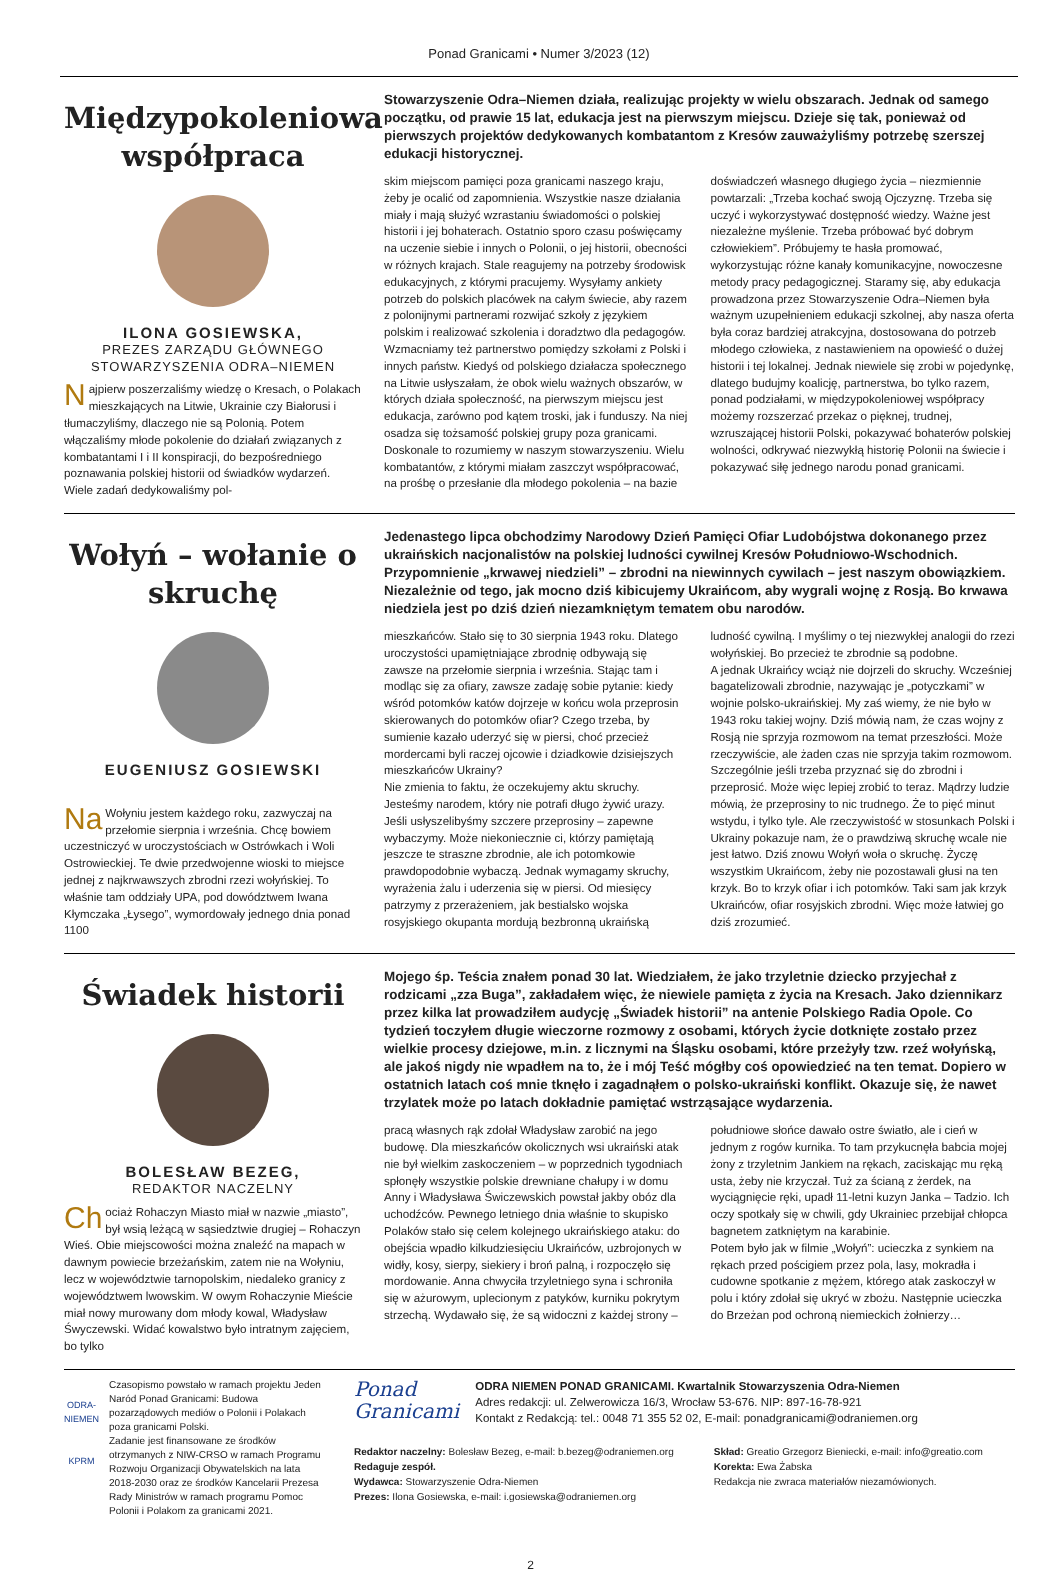Ponad Granicami • Numer 3/2023 (12)
Międzypokoleniowa współpraca
ILONA GOSIEWSKA,
PREZES ZARZĄDU GŁÓWNEGO STOWARZYSZENIA ODRA–NIEMEN
Najpierw poszerzaliśmy wiedzę o Kresach, o Polakach mieszkających na Litwie, Ukrainie czy Białorusi i tłumaczyliśmy, dlaczego nie są Polonią. Potem włączaliśmy młode pokolenie do działań związanych z kombatantami I i II konspiracji, do bezpośredniego poznawania polskiej historii od świadków wydarzeń. Wiele zadań dedykowaliśmy pol-
Stowarzyszenie Odra–Niemen działa, realizując projekty w wielu obszarach. Jednak od samego początku, od prawie 15 lat, edukacja jest na pierwszym miejscu. Dzieje się tak, ponieważ od pierwszych projektów dedykowanych kombatantom z Kresów zauważyliśmy potrzebę szerszej edukacji historycznej.
skim miejscom pamięci poza granicami naszego kraju, żeby je ocalić od zapomnienia. Wszystkie nasze działania miały i mają służyć wzrastaniu świadomości o polskiej historii i jej bohaterach. Ostatnio sporo czasu poświęcamy na uczenie siebie i innych o Polonii, o jej historii, obecności w różnych krajach. Stale reagujemy na potrzeby środowisk edukacyjnych, z którymi pracujemy. Wysyłamy ankiety potrzeb do polskich placówek na całym świecie, aby razem z polonijnymi partnerami rozwijać szkoły z językiem polskim i realizować szkolenia i doradztwo dla pedagogów. Wzmacniamy też partnerstwo pomiędzy szkołami z Polski i innych państw. Kiedyś od polskiego działacza społecznego na Litwie usłyszałam, że obok wielu ważnych obszarów, w których działa społeczność, na pierwszym miejscu jest edukacja, zarówno pod kątem troski, jak i funduszy. Na niej osadza się tożsamość polskiej grupy poza granicami. Doskonale to rozumiemy w naszym stowarzyszeniu. Wielu kombatantów, z którymi miałam zaszczyt współpracować, na prośbę o przesłanie dla młodego pokolenia – na bazie doświadczeń własnego długiego życia – niezmiennie powtarzali: „Trzeba kochać swoją Ojczyznę. Trzeba się uczyć i wykorzystywać dostępność wiedzy. Ważne jest niezależne myślenie. Trzeba próbować być dobrym człowiekiem”. Próbujemy te hasła promować, wykorzystując różne kanały komunikacyjne, nowoczesne metody pracy pedagogicznej. Staramy się, aby edukacja prowadzona przez Stowarzyszenie Odra–Niemen była ważnym uzupełnieniem edukacji szkolnej, aby nasza oferta była coraz bardziej atrakcyjna, dostosowana do potrzeb młodego człowieka, z nastawieniem na opowieść o dużej historii i tej lokalnej. Jednak niewiele się zrobi w pojedynkę, dlatego budujmy koalicję, partnerstwa, bo tylko razem, ponad podziałami, w międzypokoleniowej współpracy możemy rozszerzać przekaz o pięknej, trudnej, wzruszającej historii Polski, pokazywać bohaterów polskiej wolności, odkrywać niezwykłą historię Polonii na świecie i pokazywać siłę jednego narodu ponad granicami.
Wołyń – wołanie o skruchę
EUGENIUSZ GOSIEWSKI
Na Wołyniu jestem każdego roku, zazwyczaj na przełomie sierpnia i września. Chcę bowiem uczestniczyć w uroczystościach w Ostrówkach i Woli Ostrowieckiej. Te dwie przedwojenne wioski to miejsce jednej z najkrwawszych zbrodni rzezi wołyńskiej. To właśnie tam oddziały UPA, pod dowództwem Iwana Kłymczaka „Łysego”, wymordowały jednego dnia ponad 1100
Jedenastego lipca obchodzimy Narodowy Dzień Pamięci Ofiar Ludobójstwa dokonanego przez ukraińskich nacjonalistów na polskiej ludności cywilnej Kresów Południowo-Wschodnich. Przypomnienie „krwawej niedzieli” – zbrodni na niewinnych cywilach – jest naszym obowiązkiem. Niezależnie od tego, jak mocno dziś kibicujemy Ukraińcom, aby wygrali wojnę z Rosją. Bo krwawa niedziela jest po dziś dzień niezamkniętym tematem obu narodów.
mieszkańców. Stało się to 30 sierpnia 1943 roku. Dlatego uroczystości upamiętniające zbrodnię odbywają się zawsze na przełomie sierpnia i września. Stając tam i modląc się za ofiary, zawsze zadaję sobie pytanie: kiedy wśród potomków katów dojrzeje w końcu wola przeprosin skierowanych do potomków ofiar? Czego trzeba, by sumienie kazało uderzyć się w piersi, choć przecież mordercami byli raczej ojcowie i dziadkowie dzisiejszych mieszkańców Ukrainy?
Nie zmienia to faktu, że oczekujemy aktu skruchy. Jesteśmy narodem, który nie potrafi długo żywić urazy. Jeśli usłyszelibyśmy szczere przeprosiny – zapewne wybaczymy. Może niekoniecznie ci, którzy pamiętają jeszcze te straszne zbrodnie, ale ich potomkowie prawdopodobnie wybaczą. Jednak wymagamy skruchy, wyrażenia żalu i uderzenia się w piersi. Od miesięcy patrzymy z przerażeniem, jak bestialsko wojska rosyjskiego okupanta mordują bezbronną ukraińską ludność cywilną. I myślimy o tej niezwykłej analogii do rzezi wołyńskiej. Bo przecież te zbrodnie są podobne.
A jednak Ukraińcy wciąż nie dojrzeli do skruchy. Wcześniej bagatelizowali zbrodnie, nazywając je „potyczkami” w wojnie polsko-ukraińskiej. My zaś wiemy, że nie było w 1943 roku takiej wojny. Dziś mówią nam, że czas wojny z Rosją nie sprzyja rozmowom na temat przeszłości. Może rzeczywiście, ale żaden czas nie sprzyja takim rozmowom. Szczególnie jeśli trzeba przyznać się do zbrodni i przeprosić. Może więc lepiej zrobić to teraz. Mądrzy ludzie mówią, że przeprosiny to nic trudnego. Że to pięć minut wstydu, i tylko tyle. Ale rzeczywistość w stosunkach Polski i Ukrainy pokazuje nam, że o prawdziwą skruchę wcale nie jest łatwo. Dziś znowu Wołyń woła o skruchę. Życzę wszystkim Ukraińcom, żeby nie pozostawali głusi na ten krzyk. Bo to krzyk ofiar i ich potomków. Taki sam jak krzyk Ukraińców, ofiar rosyjskich zbrodni. Więc może łatwiej go dziś zrozumieć.
Świadek historii
BOLESŁAW BEZEG,
REDAKTOR NACZELNY
Ch ociaż Rohaczyn Miasto miał w nazwie „miasto”, był wsią leżącą w sąsiedztwie drugiej – Rohaczyn Wieś. Obie miejscowości można znaleźć na mapach w dawnym powiecie brzeżańskim, zatem nie na Wołyniu, lecz w województwie tarnopolskim, niedaleko granicy z województwem lwowskim. W owym Rohaczynie Mieście miał nowy murowany dom młody kowal, Władysław Śwyczewski. Widać kowalstwo było intratnym zajęciem, bo tylko
Mojego śp. Teścia znałem ponad 30 lat. Wiedziałem, że jako trzyletnie dziecko przyjechał z rodzicami „zza Buga”, zakładałem więc, że niewiele pamięta z życia na Kresach. Jako dziennikarz przez kilka lat prowadziłem audycję „Świadek historii” na antenie Polskiego Radia Opole. Co tydzień toczyłem długie wieczorne rozmowy z osobami, których życie dotknięte zostało przez wielkie procesy dziejowe, m.in. z licznymi na Śląsku osobami, które przeżyły tzw. rzeź wołyńską, ale jakoś nigdy nie wpadłem na to, że i mój Teść mógłby coś opowiedzieć na ten temat. Dopiero w ostatnich latach coś mnie tknęło i zagadnąłem o polsko-ukraiński konflikt. Okazuje się, że nawet trzylatek może po latach dokładnie pamiętać wstrząsające wydarzenia.
pracą własnych rąk zdołał Władysław zarobić na jego budowę. Dla mieszkańców okolicznych wsi ukraiński atak nie był wielkim zaskoczeniem – w poprzednich tygodniach spłonęły wszystkie polskie drewniane chałupy i w domu Anny i Władysława Świczewskich powstał jakby obóz dla uchodźców. Pewnego letniego dnia właśnie to skupisko Polaków stało się celem kolejnego ukraińskiego ataku: do obejścia wpadło kilkudziesięciu Ukraińców, uzbrojonych w widły, kosy, sierpy, siekiery i broń palną, i rozpoczęło się mordowanie. Anna chwyciła trzyletniego syna i schroniła się w ażurowym, uplecionym z patyków, kurniku pokrytym strzechą. Wydawało się, że są widoczni z każdej strony – południowe słońce dawało ostre światło, ale i cień w jednym z rogów kurnika. To tam przykucnęła babcia mojej żony z trzyletnim Jankiem na rękach, zaciskając mu ręką usta, żeby nie krzyczał. Tuż za ścianą z żerdek, na wyciągnięcie ręki, upadł 11-letni kuzyn Janka – Tadzio. Ich oczy spotkały się w chwili, gdy Ukrainiec przebijał chłopca bagnetem zatkniętym na karabinie.
Potem było jak w filmie „Wołyń”: ucieczka z synkiem na rękach przed pościgiem przez pola, lasy, mokradła i cudowne spotkanie z mężem, którego atak zaskoczył w polu i który zdołał się ukryć w zbożu. Następnie ucieczka do Brzeżan pod ochroną niemieckich żołnierzy…
ODRA-NIEMEN
KPRM
Czasopismo powstało w ramach projektu Jeden Naród Ponad Granicami: Budowa pozarządowych mediów o Polonii i Polakach poza granicami Polski.
Zadanie jest finansowane ze środków otrzymanych z NIW-CRSO w ramach Programu Rozwoju Organizacji Obywatelskich na lata 2018-2030 oraz ze środków Kancelarii Prezesa Rady Ministrów w ramach programu Pomoc Polonii i Polakom za granicami 2021.
Ponad
Granicami
ODRA NIEMEN PONAD GRANICAMI. Kwartalnik Stowarzyszenia Odra-Niemen
Adres redakcji: ul. Zelwerowicza 16/3, Wrocław 53-676. NIP: 897-16-78-921
Kontakt z Redakcją: tel.: 0048 71 355 52 02, E-mail: ponadgranicami@odraniemen.org
Redaktor naczelny: Bolesław Bezeg, e-mail: b.bezeg@odraniemen.org
Redaguje zespół.
Wydawca: Stowarzyszenie Odra-Niemen
Prezes: Ilona Gosiewska, e-mail: i.gosiewska@odraniemen.org
Skład: Greatio Grzegorz Bieniecki, e-mail: info@greatio.com
Korekta: Ewa Żabska
Redakcja nie zwraca materiałów niezamówionych.
2